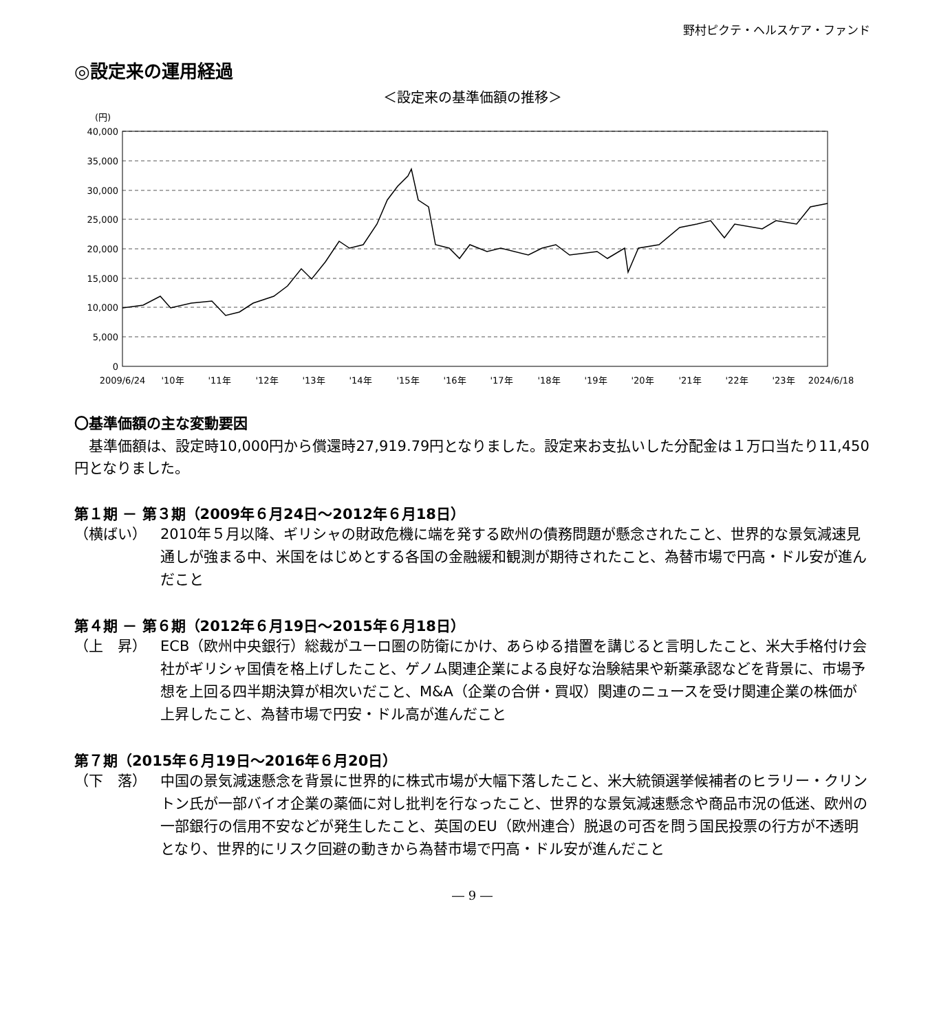野村ピクテ・ヘルスケア・ファンド
◎設定来の運用経過
＜設定来の基準価額の推移＞
(円)
40,000
35,000
30,000
25,000
20,000
15,000
10,000
5,000
0
2009/6/24
'10年
'11年
'12年
'13年
'14年
'15年
'16年
'17年
'18年
'19年
'20年
'21年
'22年
'23年
2024/6/18
〇基準価額の主な変動要因
　基準価額は、設定時10,000円から償還時27,919.79円となりました。設定来お支払いした分配金は１万口当たり11,450円となりました。
第１期 － 第３期（2009年６月24日～2012年６月18日）
（横ばい） 2010年５月以降、ギリシャの財政危機に端を発する欧州の債務問題が懸念されたこと、世界的な景気減速見通しが強まる中、米国をはじめとする各国の金融緩和観測が期待されたこと、為替市場で円高・ドル安が進んだこと
第４期 － 第６期（2012年６月19日～2015年６月18日）
（上　昇） ECB（欧州中央銀行）総裁がユーロ圏の防衛にかけ、あらゆる措置を講じると言明したこと、米大手格付け会社がギリシャ国債を格上げしたこと、ゲノム関連企業による良好な治験結果や新薬承認などを背景に、市場予想を上回る四半期決算が相次いだこと、M&A（企業の合併・買収）関連のニュースを受け関連企業の株価が上昇したこと、為替市場で円安・ドル高が進んだこと
第７期（2015年６月19日～2016年６月20日）
（下　落） 中国の景気減速懸念を背景に世界的に株式市場が大幅下落したこと、米大統領選挙候補者のヒラリー・クリントン氏が一部バイオ企業の薬価に対し批判を行なったこと、世界的な景気減速懸念や商品市況の低迷、欧州の一部銀行の信用不安などが発生したこと、英国のEU（欧州連合）脱退の可否を問う国民投票の行方が不透明となり、世界的にリスク回避の動きから為替市場で円高・ドル安が進んだこと
― 9 ―